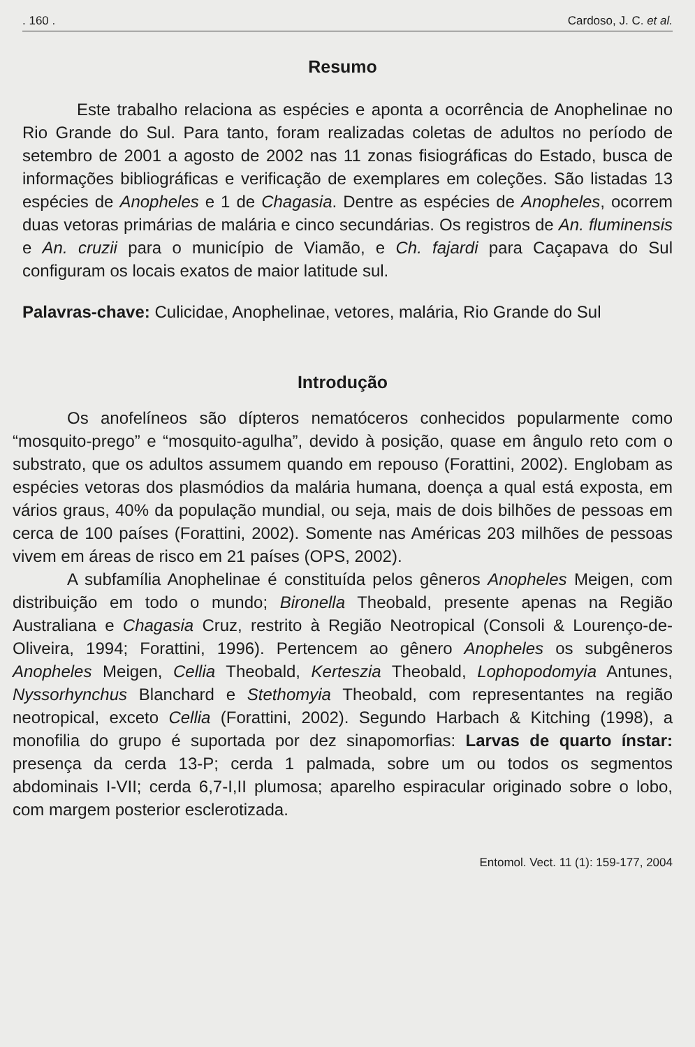. 160 . Cardoso, J. C. et al.
Resumo
Este trabalho relaciona as espécies e aponta a ocorrência de Anophelinae no Rio Grande do Sul. Para tanto, foram realizadas coletas de adultos no período de setembro de 2001 a agosto de 2002 nas 11 zonas fisiográficas do Estado, busca de informações bibliográficas e verificação de exemplares em coleções. São listadas 13 espécies de Anopheles e 1 de Chagasia. Dentre as espécies de Anopheles, ocorrem duas vetoras primárias de malária e cinco secundárias. Os registros de An. fluminensis e An. cruzii para o município de Viamão, e Ch. fajardi para Caçapava do Sul configuram os locais exatos de maior latitude sul.
Palavras-chave: Culicidae, Anophelinae, vetores, malária, Rio Grande do Sul
Introdução
Os anofelíneos são dípteros nematóceros conhecidos popularmente como “mosquito-prego” e “mosquito-agulha”, devido à posição, quase em ângulo reto com o substrato, que os adultos assumem quando em repouso (Forattini, 2002). Englobam as espécies vetoras dos plasmódios da malária humana, doença a qual está exposta, em vários graus, 40% da população mundial, ou seja, mais de dois bilhões de pessoas em cerca de 100 países (Forattini, 2002). Somente nas Américas 203 milhões de pessoas vivem em áreas de risco em 21 países (OPS, 2002).
A subfamília Anophelinae é constituída pelos gêneros Anopheles Meigen, com distribuição em todo o mundo; Bironella Theobald, presente apenas na Região Australiana e Chagasia Cruz, restrito à Região Neotropical (Consoli & Lourenço-de-Oliveira, 1994; Forattini, 1996). Pertencem ao gênero Anopheles os subgêneros Anopheles Meigen, Cellia Theobald, Kerteszia Theobald, Lophopodomyia Antunes, Nyssorhynchus Blanchard e Stethomyia Theobald, com representantes na região neotropical, exceto Cellia (Forattini, 2002). Segundo Harbach & Kitching (1998), a monofilia do grupo é suportada por dez sinapomorfias: Larvas de quarto ínstar: presença da cerda 13-P; cerda 1 palmada, sobre um ou todos os segmentos abdominais I-VII; cerda 6,7-I,II plumosa; aparelho espiracular originado sobre o lobo, com margem posterior esclerotizada.
Entomol. Vect. 11 (1): 159-177, 2004